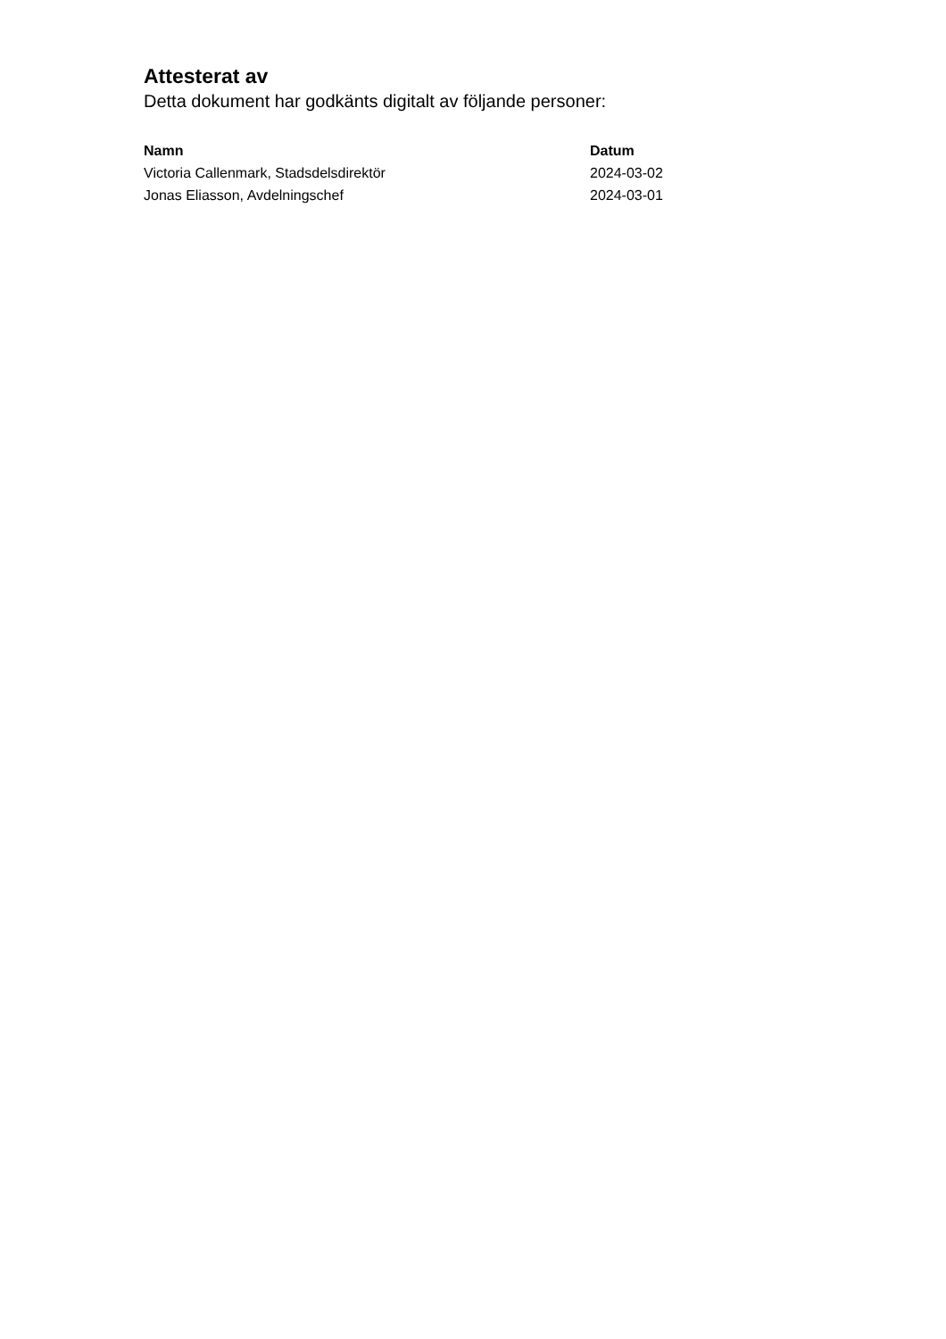Attesterat av
Detta dokument har godkänts digitalt av följande personer:
| Namn | Datum |
| --- | --- |
| Victoria Callenmark, Stadsdelsdirektör | 2024-03-02 |
| Jonas Eliasson, Avdelningschef | 2024-03-01 |